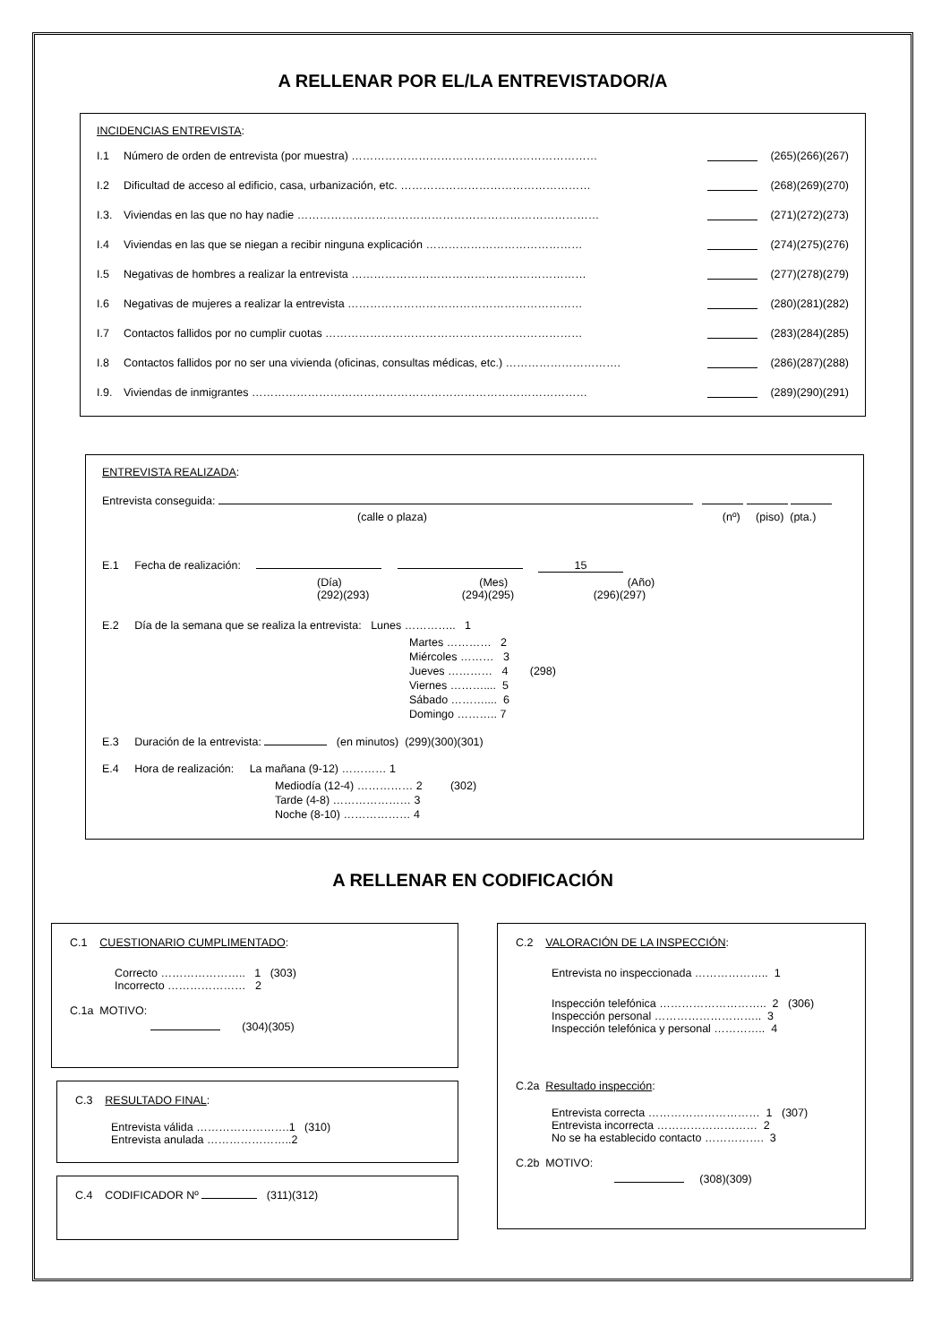A RELLENAR POR EL/LA ENTREVISTADOR/A
INCIDENCIAS ENTREVISTA:
I.1 Número de orden de entrevista (por muestra) ………………………………………………………… (265)(266)(267)
I.2 Dificultad de acceso al edificio, casa, urbanización, etc. …………………………………………… (268)(269)(270)
I.3. Viviendas en las que no hay nadie ……………………………………………………………………… (271)(272)(273)
I.4 Viviendas en las que se niegan a recibir ninguna explicación …………………………………… (274)(275)(276)
I.5 Negativas de hombres a realizar la entrevista ……………………………………………………… (277)(278)(279)
I.6 Negativas de mujeres a realizar la entrevista ……………………………………………………… (280)(281)(282)
I.7 Contactos fallidos por no cumplir cuotas …………………………………………………………… (283)(284)(285)
I.8 Contactos fallidos por no ser una vivienda (oficinas, consultas médicas, etc.) …………………………. (286)(287)(288)
I.9. Viviendas de inmigrantes ……………………………………………………………………………… (289)(290)(291)
ENTREVISTA REALIZADA:
Entrevista conseguida:
(calle o plaza) (nº) (piso) (pta.)
E.1 Fecha de realización: 15
(Día) (Mes) (Año)
(292)(293) (294)(295) (296)(297)
E.2 Día de la semana que se realiza la entrevista: Lunes ………….. 1
Martes ………… 2
Miércoles ……… 3
Jueves ………… 4 (298)
Viernes ……….... 5
Sábado ……….... 6
Domingo ……….. 7
E.3 Duración de la entrevista: (en minutos) (299)(300)(301)
E.4 Hora de realización: La mañana (9-12) ………… 1
Mediodía (12-4) …………… 2 (302)
Tarde (4-8) ………………… 3
Noche (8-10) ……………… 4
A RELLENAR EN CODIFICACIÓN
C.1 CUESTIONARIO CUMPLIMENTADO:
Correcto ………………….. 1 (303)
Incorrecto ………………… 2
C.1a MOTIVO:
(304)(305)
C.3 RESULTADO FINAL:
Entrevista válida …………………….1 (310)
Entrevista anulada …………………..2
C.4 CODIFICADOR Nº (311)(312)
C.2 VALORACIÓN DE LA INSPECCIÓN:
Entrevista no inspeccionada ……………….. 1
Inspección telefónica ……………………….. 2 (306)
Inspección personal ……………………….. 3
Inspección telefónica y personal ………….. 4
C.2a Resultado inspección:
Entrevista correcta ………………………… 1 (307)
Entrevista incorrecta ……………………… 2
No se ha establecido contacto ……………. 3
C.2b MOTIVO:
(308)(309)